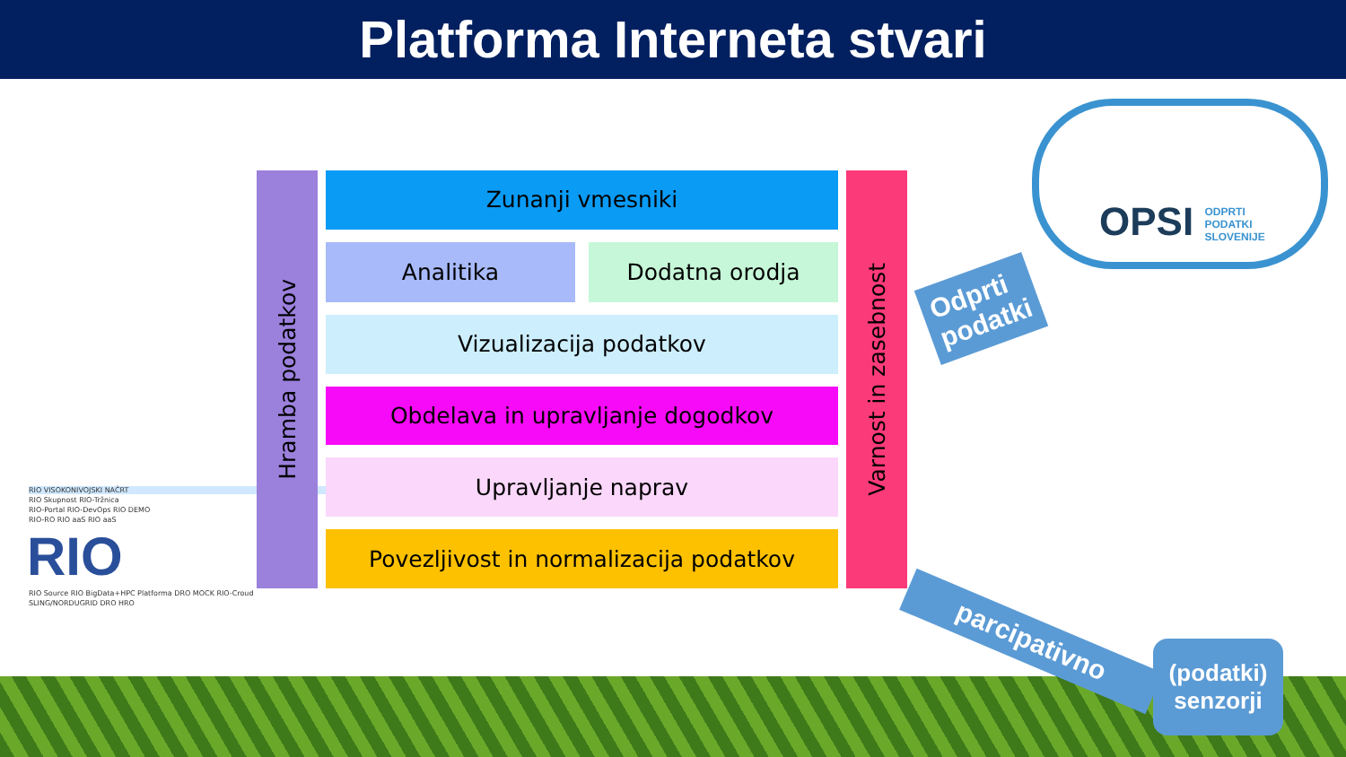Platforma Interneta stvari
RIO VISOKONIVOJSKI NAČRT
RIO Skupnost RIO-Tržnica
RIO-Portal RIO-DevOps RIO DEMO
RIO-RO RIO aaS RIO aaS
RIO
RIO Source RIO BigData+HPC Platforma DRO MOCK RIO-Croud
SLING/NORDUGRID DRO HRO
Hramba podatkov
Zunanji vmesniki
Analitika Dodatna orodja
Vizualizacija podatkov
Obdelava in upravljanje dogodkov
Upravljanje naprav
Povezljivost in normalizacija podatkov
Varnost in zasebnost
OPSI ODPRTI
PODATKI
SLOVENIJE
Odprti
podatki
parcipativno
(podatki)
senzorji